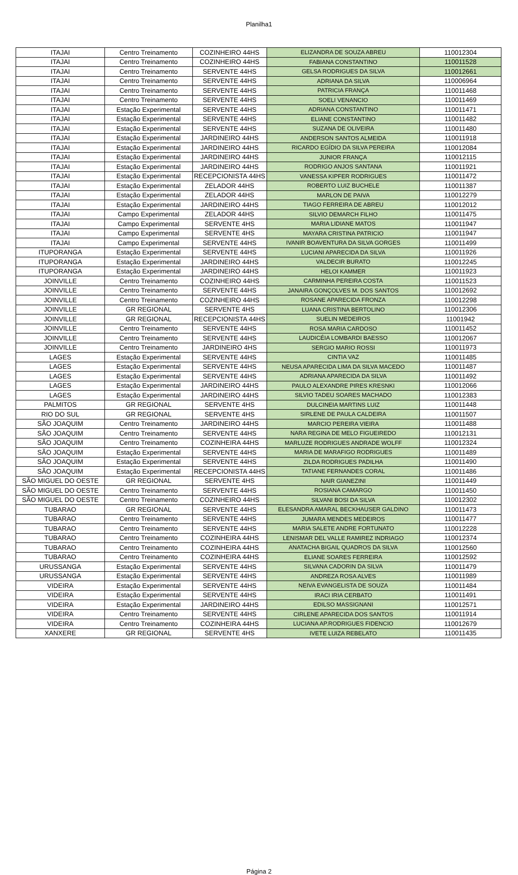Planilha1
| ITAJAI | Centro Treinamento | COZINHEIRO 44HS | ELIZANDRA DE SOUZA ABREU | 110012304 |
| ITAJAI | Centro Treinamento | COZINHEIRO 44HS | FABIANA CONSTANTINO | 110011528 |
| ITAJAI | Centro Treinamento | SERVENTE 44HS | GELSA RODRIGUES DA SILVA | 110012661 |
| ITAJAI | Centro Treinamento | SERVENTE 44HS | ADRIANA DA SILVA | 110006964 |
| ITAJAI | Centro Treinamento | SERVENTE 44HS | PATRICIA FRANÇA | 110011468 |
| ITAJAI | Centro Treinamento | SERVENTE 44HS | SOELI VENANCIO | 110011469 |
| ITAJAI | Estação Experimental | SERVENTE 44HS | ADRIANA CONSTANTINO | 110011471 |
| ITAJAI | Estação Experimental | SERVENTE 44HS | ELIANE CONSTANTINO | 110011482 |
| ITAJAI | Estação Experimental | SERVENTE 44HS | SUZANA DE OLIVEIRA | 110011480 |
| ITAJAI | Estação Experimental | JARDINEIRO 44HS | ANDERSON SANTOS ALMEIDA | 110011918 |
| ITAJAI | Estação Experimental | JARDINEIRO 44HS | RICARDO EGÍDIO DA SILVA PEREIRA | 110012084 |
| ITAJAI | Estação Experimental | JARDINEIRO 44HS | JUNIOR FRANÇA | 110012115 |
| ITAJAI | Estação Experimental | JARDINEIRO 44HS | RODRIGO ANJOS SANTANA | 110011921 |
| ITAJAI | Estação Experimental | RECEPCIONISTA 44HS | VANESSA KIPFER RODRIGUES | 110011472 |
| ITAJAI | Estação Experimental | ZELADOR 44HS | ROBERTO LUIZ BUCHELE | 110011387 |
| ITAJAI | Estação Experimental | ZELADOR 44HS | MARLON DE PAIVA | 110012279 |
| ITAJAI | Estação Experimental | JARDINEIRO 44HS | TIAGO FERREIRA DE ABREU | 110012012 |
| ITAJAI | Campo Experimental | ZELADOR 44HS | SILVIO DEMARCH FILHO | 110011475 |
| ITAJAI | Campo Experimental | SERVENTE 4HS | MARIA LIDIANE MATOS | 110011947 |
| ITAJAI | Campo Experimental | SERVENTE 4HS | MAYARA CRISTINA PATRICIO | 110011947 |
| ITAJAI | Campo Experimental | SERVENTE 44HS | IVANIR BOAVENTURA DA SILVA GORGES | 110011499 |
| ITUPORANGA | Estação Experimental | SERVENTE 44HS | LUCIANI APARECIDA DA SILVA | 110011926 |
| ITUPORANGA | Estação Experimental | JARDINEIRO 44HS | VALDECIR BURATO | 110012245 |
| ITUPORANGA | Estação Experimental | JARDINEIRO 44HS | HELOI KAMMER | 110011923 |
| JOINVILLE | Centro Treinamento | COZINHEIRO 44HS | CARMINHA PEREIRA COSTA | 110011523 |
| JOINVILLE | Centro Treinamento | SERVENTE 44HS | JANAIRA GONÇOLVES M. DOS SANTOS | 110012692 |
| JOINVILLE | Centro Treinamento | COZINHEIRO 44HS | ROSANE APARECIDA FRONZA | 110012298 |
| JOINVILLE | GR REGIONAL | SERVENTE 4HS | LUANA CRISTINA BERTOLINO | 110012306 |
| JOINVILLE | GR REGIONAL | RECEPCIONISTA 44HS | SUELIN MEDEIROS | 11001942 |
| JOINVILLE | Centro Treinamento | SERVENTE 44HS | ROSA MARIA CARDOSO | 110011452 |
| JOINVILLE | Centro Treinamento | SERVENTE 44HS | LAUDICÉIA LOMBARDI BAESSO | 110012067 |
| JOINVILLE | Centro Treinamento | JARDINEIRO 4HS | SERGIO MARIO ROSSI | 110011973 |
| LAGES | Estação Experimental | SERVENTE 44HS | CINTIA VAZ | 110011485 |
| LAGES | Estação Experimental | SERVENTE 44HS | NEUSA APARECIDA LIMA DA SILVA MACEDO | 110011487 |
| LAGES | Estação Experimental | SERVENTE 44HS | ADRIANA APARECIDA DA SILVA | 110011492 |
| LAGES | Estação Experimental | JARDINEIRO 44HS | PAULO ALEXANDRE PIRES KRESNKI | 110012066 |
| LAGES | Estação Experimental | JARDINEIRO 44HS | SILVIO TADEU SOARES MACHADO | 110012383 |
| PALMITOS | GR REGIONAL | SERVENTE 4HS | DULCINEIA MARTINS LUIZ | 110011448 |
| RIO DO SUL | GR REGIONAL | SERVENTE 4HS | SIRLENE DE PAULA CALDEIRA | 110011507 |
| SÃO JOAQUIM | Centro Treinamento | JARDINEIRO 44HS | MARCIO PEREIRA VIEIRA | 110011488 |
| SÃO JOAQUIM | Centro Treinamento | SERVENTE 44HS | NARA REGINA DE MELO FIGUEIREDO | 110012131 |
| SÃO JOAQUIM | Centro Treinamento | COZINHEIRA 44HS | MARLUZE RODRIGUES ANDRADE WOLFF | 110012324 |
| SÃO JOAQUIM | Estação Experimental | SERVENTE 44HS | MARIA DE MARAFIGO RODRIGUES | 110011489 |
| SÃO JOAQUIM | Estação Experimental | SERVENTE 44HS | ZILDA RODRIGUES PADILHA | 110011490 |
| SÃO JOAQUIM | Estação Experimental | RECEPCIONISTA 44HS | TATIANE FERNANDES CORAL | 110011486 |
| SÃO MIGUEL DO OESTE | GR REGIONAL | SERVENTE 4HS | NAIR GIANEZINI | 110011449 |
| SÃO MIGUEL DO OESTE | Centro Treinamento | SERVENTE 44HS | ROSIANA CAMARGO | 110011450 |
| SÃO MIGUEL DO OESTE | Centro Treinamento | COZINHEIRO 44HS | SILVANI BOSI DA SILVA | 110012302 |
| TUBARAO | GR REGIONAL | SERVENTE 44HS | ELESANDRA AMARAL BECKHAUSER GALDINO | 110011473 |
| TUBARAO | Centro Treinamento | SERVENTE 44HS | JUMARA MENDES MEDEIROS | 110011477 |
| TUBARAO | Centro Treinamento | SERVENTE 44HS | MARIA SALETE ANDRE FORTUNATO | 110012228 |
| TUBARAO | Centro Treinamento | COZINHEIRA 44HS | LENISMAR DEL VALLE RAMIREZ INDRIAGO | 110012374 |
| TUBARAO | Centro Treinamento | COZINHEIRA 44HS | ANATACHA BIGAIL QUADROS DA SILVA | 110012560 |
| TUBARAO | Centro Treinamento | COZINHEIRA 44HS | ELIANE SOARES FERREIRA | 110012592 |
| URUSSANGA | Estação Experimental | SERVENTE 44HS | SILVANA CADORIN DA SILVA | 110011479 |
| URUSSANGA | Estação Experimental | SERVENTE 44HS | ANDREZA ROSA ALVES | 110011989 |
| VIDEIRA | Estação Experimental | SERVENTE 44HS | NEIVA EVANGELISTA DE SOUZA | 110011484 |
| VIDEIRA | Estação Experimental | SERVENTE 44HS | IRACI IRIA CERBATO | 110011491 |
| VIDEIRA | Estação Experimental | JARDINEIRO 44HS | EDILSO MASSIGNANI | 110012571 |
| VIDEIRA | Centro Treinamento | SERVENTE 44HS | CIRLENE APARECIDA DOS SANTOS | 110011914 |
| VIDEIRA | Centro Treinamento | COZINHEIRA 44HS | LUCIANA AP.RODRIGUES FIDENCIO | 110012679 |
| XANXERE | GR REGIONAL | SERVENTE 4HS | IVETE LUIZA REBELATO | 110011435 |
Página 2